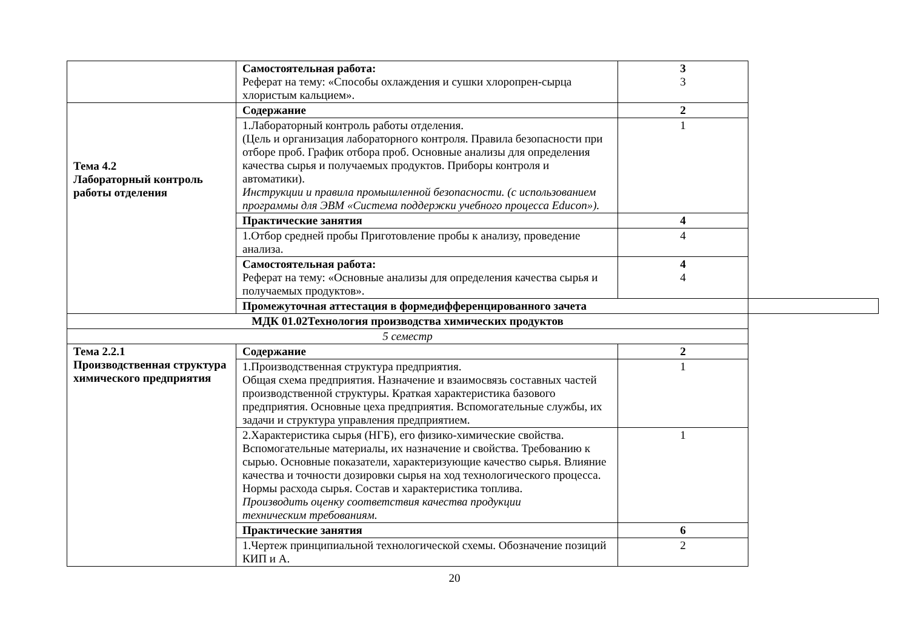| | Самостоятельная работа: Реферат на тему: «Способы охлаждения и сушки хлоропрен-сырца хлористым кальцием». | 3 3 | |
| Тема 4.2 Лабораторный контроль работы отделения | Содержание | 2 | |
| | 1.Лабораторный контроль работы отделения. (Цель и организация лабораторного контроля. Правила безопасности при отборе проб. График отбора проб. Основные анализы для определения качества сырья и получаемых продуктов. Приборы контроля и автоматики). Инструкции и правила промышленной безопасности. (с использованием программы для ЭВМ «Система поддержки учебного процесса Educon»). | 1 | |
| | Практические занятия | 4 | |
| | 1.Отбор средней пробы Приготовление пробы к анализу, проведение анализа. | 4 | |
| | Самостоятельная работа: Реферат на тему: «Основные анализы для определения качества сырья и получаемых продуктов». | 4 4 | |
| | Промежуточная аттестация в формедифференцированного зачета | | |
| МДК 01.02Технология производства химических продуктов | | | |
| 5 семестр | | | |
| Тема 2.2.1 Производственная структура химического предприятия | Содержание | 2 | |
| | 1.Производственная структура предприятия. Общая схема предприятия. Назначение и взаимосвязь составных частей производственной структуры. Краткая характеристика базового предприятия. Основные цеха предприятия. Вспомогательные службы, их задачи и структура управления предприятием. | 1 | |
| | 2.Характеристика сырья (НГБ), его физико-химические свойства. Вспомогательные материалы, их назначение и свойства. Требованию к сырью. Основные показатели, характеризующие качество сырья. Влияние качества и точности дозировки сырья на ход технологического процесса. Нормы расхода сырья. Состав и характеристика топлива. Производить оценку соответствия качества продукции техническим требованиям. | 1 | |
| | Практические занятия | 6 | |
| | 1.Чертеж принципиальной технологической схемы. Обозначение позиций КИП и А. | 2 | |
20